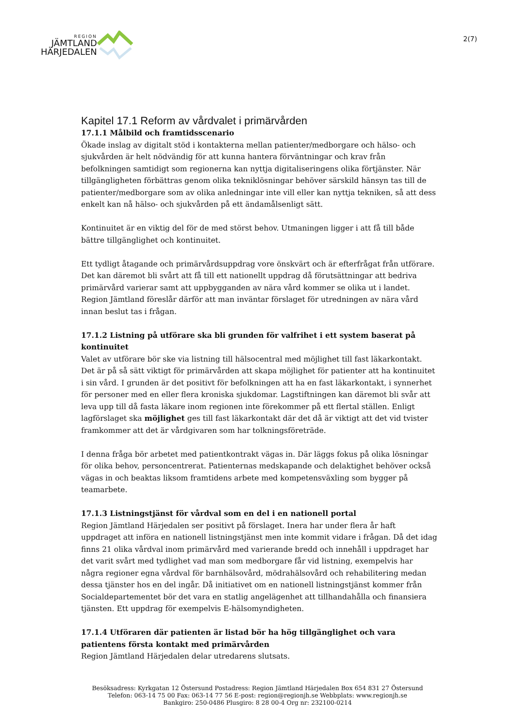REGION
JÄMTLAND
HÄRJEDALEN
2(7)
Kapitel 17.1 Reform av vårdvalet i primärvården
17.1.1 Målbild och framtidsscenario
Ökade inslag av digitalt stöd i kontakterna mellan patienter/medborgare och hälso- och sjukvården är helt nödvändig för att kunna hantera förväntningar och krav från befolkningen samtidigt som regionerna kan nyttja digitaliseringens olika förtjänster. När tillgängligheten förbättras genom olika tekniklösningar behöver särskild hänsyn tas till de patienter/medborgare som av olika anledningar inte vill eller kan nyttja tekniken, så att dess enkelt kan nå hälso- och sjukvården på ett ändamålsenligt sätt.
Kontinuitet är en viktig del för de med störst behov. Utmaningen ligger i att få till både bättre tillgänglighet och kontinuitet.
Ett tydligt åtagande och primärvårdsuppdrag vore önskvärt och är efterfrågat från utförare. Det kan däremot bli svårt att få till ett nationellt uppdrag då förutsättningar att bedriva primärvård varierar samt att uppbygganden av nära vård kommer se olika ut i landet. Region Jämtland föreslår därför att man inväntar förslaget för utredningen av nära vård innan beslut tas i frågan.
17.1.2 Listning på utförare ska bli grunden för valfrihet i ett system baserat på kontinuitet
Valet av utförare bör ske via listning till hälsocentral med möjlighet till fast läkarkontakt. Det är på så sätt viktigt för primärvården att skapa möjlighet för patienter att ha kontinuitet i sin vård. I grunden är det positivt för befolkningen att ha en fast läkarkontakt, i synnerhet för personer med en eller flera kroniska sjukdomar. Lagstiftningen kan däremot bli svår att leva upp till då fasta läkare inom regionen inte förekommer på ett flertal ställen. Enligt lagförslaget ska möjlighet ges till fast läkarkontakt där det då är viktigt att det vid tvister framkommer att det är vårdgivaren som har tolkningsföreträde.
I denna fråga bör arbetet med patientkontrakt vägas in. Där läggs fokus på olika lösningar för olika behov, personcentrerat. Patienternas medskapande och delaktighet behöver också vägas in och beaktas liksom framtidens arbete med kompetensväxling som bygger på teamarbete.
17.1.3 Listningstjänst för vårdval som en del i en nationell portal
Region Jämtland Härjedalen ser positivt på förslaget. Inera har under flera år haft uppdraget att införa en nationell listningstjänst men inte kommit vidare i frågan. Då det idag finns 21 olika vårdval inom primärvård med varierande bredd och innehåll i uppdraget har det varit svårt med tydlighet vad man som medborgare får vid listning, exempelvis har några regioner egna vårdval för barnhälsovård, mödrahälsovård och rehabilitering medan dessa tjänster hos en del ingår. Då initiativet om en nationell listningstjänst kommer från Socialdepartementet bör det vara en statlig angelägenhet att tillhandahålla och finansiera tjänsten. Ett uppdrag för exempelvis E-hälsomyndigheten.
17.1.4 Utföraren där patienten är listad bör ha hög tillgänglighet och vara patientens första kontakt med primärvården
Region Jämtland Härjedalen delar utredarens slutsats.
Besöksadress: Kyrkgatan 12 Östersund Postadress: Region Jämtland Härjedalen Box 654 831 27 Östersund
Telefon: 063-14 75 00 Fax: 063-14 77 56 E-post: region@regionjh.se Webbplats: www.regionjh.se
Bankgiro: 250-0486 Plusgiro: 8 28 00-4 Org nr: 232100-0214